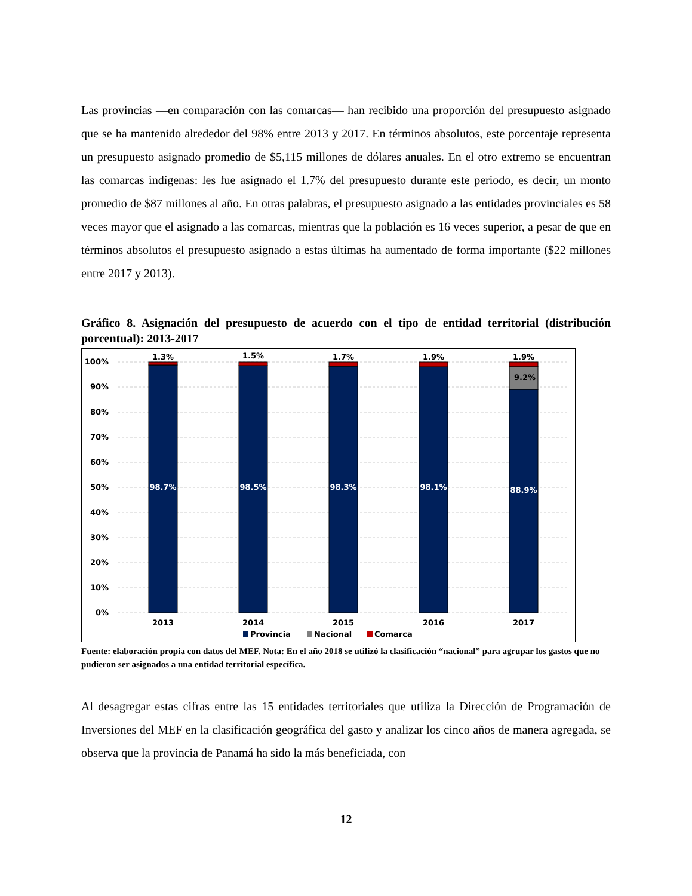Las provincias —en comparación con las comarcas— han recibido una proporción del presupuesto asignado que se ha mantenido alrededor del 98% entre 2013 y 2017. En términos absolutos, este porcentaje representa un presupuesto asignado promedio de $5,115 millones de dólares anuales. En el otro extremo se encuentran las comarcas indígenas: les fue asignado el 1.7% del presupuesto durante este periodo, es decir, un monto promedio de $87 millones al año. En otras palabras, el presupuesto asignado a las entidades provinciales es 58 veces mayor que el asignado a las comarcas, mientras que la población es 16 veces superior, a pesar de que en términos absolutos el presupuesto asignado a estas últimas ha aumentado de forma importante ($22 millones entre 2017 y 2013).
Gráfico 8. Asignación del presupuesto de acuerdo con el tipo de entidad territorial (distribución porcentual): 2013-2017
100%
90%
80%
70%
60%
50%
40%
30%
20%
10%
0%
1.3%
1.5%
1.7%
1.9%
1.9%
9.2%
98.7%
98.5%
98.3%
98.1%
88.9%
2013
2014
2015
2016
2017
Provincia
Nacional
Comarca
Fuente: elaboración propia con datos del MEF. Nota: En el año 2018 se utilizó la clasificación “nacional” para agrupar los gastos que no pudieron ser asignados a una entidad territorial específica.
Al desagregar estas cifras entre las 15 entidades territoriales que utiliza la Dirección de Programación de Inversiones del MEF en la clasificación geográfica del gasto y analizar los cinco años de manera agregada, se observa que la provincia de Panamá ha sido la más beneficiada, con
12